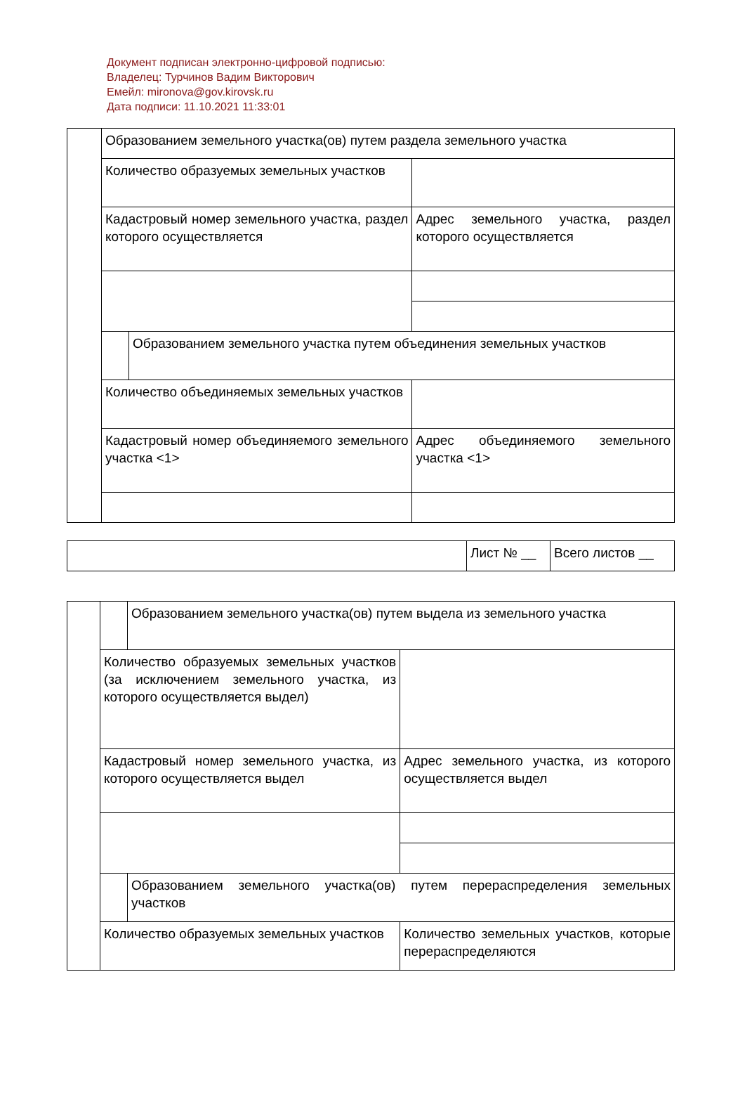Документ подписан электронно-цифровой подписью:
Владелец: Турчинов Вадим Викторович
Емейл: mironova@gov.kirovsk.ru
Дата подписи: 11.10.2021 11:33:01
| | Образованием земельного участка(ов) путем раздела земельного участка | | |
| | Количество образуемых земельных участков | | |
| | Кадастровый номер земельного участка, раздел которого осуществляется | | Адрес земельного участка, раздел которого осуществляется |
| | | Образованием земельного участка путем объединения земельных участков | |
| | Количество объединяемых земельных участков | | |
| | Кадастровый номер объединяемого земельного участка <1> | | Адрес объединяемого земельного участка <1> |
| | Лист № __ | Всего листов __ |
| | | Образованием земельного участка(ов) путем выдела из земельного участка | |
| | Количество образуемых земельных участков (за исключением земельного участка, из которого осуществляется выдел) | | |
| | Кадастровый номер земельного участка, из которого осуществляется выдел | | Адрес земельного участка, из которого осуществляется выдел |
| | | Образованием земельного участка(ов) путем перераспределения земельных участков | |
| | Количество образуемых земельных участков | | Количество земельных участков, которые перераспределяются |